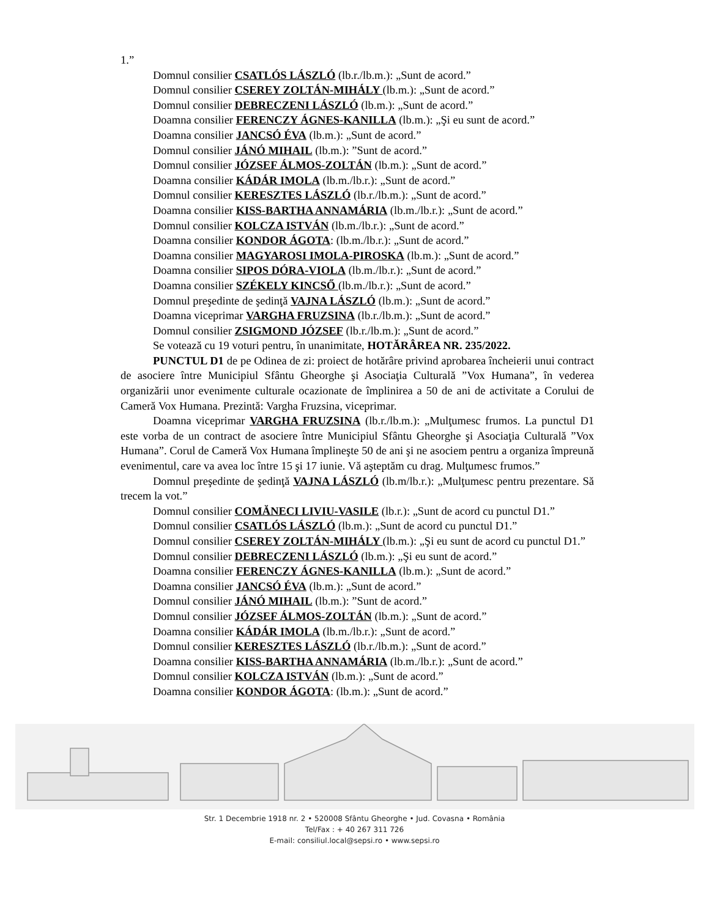1.”
Domnul consilier CSATLÓS LÁSZLÓ (lb.r./lb.m.): „Sunt de acord.”
Domnul consilier CSEREY ZOLTÁN-MIHÁLY (lb.m.): „Sunt de acord.”
Domnul consilier DEBRECZENI LÁSZLÓ (lb.m.): „Sunt de acord.”
Doamna consilier FERENCZY ÁGNES-KANILLA (lb.m.): „Şi eu sunt de acord.”
Doamna consilier JANCSÓ ÉVA (lb.m.): „Sunt de acord.”
Domnul consilier JÁNÓ MIHAIL (lb.m.): ”Sunt de acord.”
Domnul consilier JÓZSEF ÁLMOS-ZOLTÁN (lb.m.): „Sunt de acord.”
Doamna consilier KÁDÁR IMOLA (lb.m./lb.r.): „Sunt de acord.”
Domnul consilier KERESZTES LÁSZLÓ (lb.r./lb.m.): „Sunt de acord.”
Doamna consilier KISS-BARTHA ANNAMÁRIA (lb.m./lb.r.): „Sunt de acord.”
Domnul consilier KOLCZA ISTVÁN (lb.m./lb.r.): „Sunt de acord.”
Doamna consilier KONDOR ÁGOTA: (lb.m./lb.r.): „Sunt de acord.”
Doamna consilier MAGYAROSI IMOLA-PIROSKA (lb.m.): „Sunt de acord.”
Doamna consilier SIPOS DÓRA-VIOLA (lb.m./lb.r.): „Sunt de acord.”
Doamna consilier SZÉKELY KINCSŐ (lb.m./lb.r.): „Sunt de acord.”
Domnul preşedinte de şedinţă VAJNA LÁSZLÓ (lb.m.): „Sunt de acord.”
Doamna viceprimar VARGHA FRUZSINA (lb.r./lb.m.): „Sunt de acord.”
Domnul consilier ZSIGMOND JÓZSEF (lb.r./lb.m.): „Sunt de acord.”
Se votează cu 19 voturi pentru, în unanimitate, HOTĂRÂREA NR. 235/2022.
PUNCTUL D1 de pe Odinea de zi: proiect de hotărâre privind aprobarea încheierii unui contract de asociere între Municipiul Sfântu Gheorghe şi Asociaţia Culturală ”Vox Humana”, în vederea organizării unor evenimente culturale ocazionate de împlinirea a 50 de ani de activitate a Corului de Cameră Vox Humana. Prezintă: Vargha Fruzsina, viceprimar.
Doamna viceprimar VARGHA FRUZSINA (lb.r./lb.m.): „Mulţumesc frumos. La punctul D1 este vorba de un contract de asociere între Municipiul Sfântu Gheorghe şi Asociaţia Culturală ”Vox Humana”. Corul de Cameră Vox Humana împlineşte 50 de ani şi ne asociem pentru a organiza împreună evenimentul, care va avea loc între 15 şi 17 iunie. Vă aşteptăm cu drag. Mulţumesc frumos.”
Domnul preşedinte de şedinţă VAJNA LÁSZLÓ (lb.m/lb.r.): „Mulţumesc pentru prezentare. Să trecem la vot.”
Domnul consilier COMĂNECI LIVIU-VASILE (lb.r.): „Sunt de acord cu punctul D1.”
Domnul consilier CSATLÓS LÁSZLÓ (lb.m.): „Sunt de acord cu punctul D1.”
Domnul consilier CSEREY ZOLTÁN-MIHÁLY (lb.m.): „Şi eu sunt de acord cu punctul D1.”
Domnul consilier DEBRECZENI LÁSZLÓ (lb.m.): „Şi eu sunt de acord.”
Doamna consilier FERENCZY ÁGNES-KANILLA (lb.m.): „Sunt de acord.”
Doamna consilier JANCSÓ ÉVA (lb.m.): „Sunt de acord.”
Domnul consilier JÁNÓ MIHAIL (lb.m.): ”Sunt de acord.”
Domnul consilier JÓZSEF ÁLMOS-ZOLTÁN (lb.m.): „Sunt de acord.”
Doamna consilier KÁDÁR IMOLA (lb.m./lb.r.): „Sunt de acord.”
Domnul consilier KERESZTES LÁSZLÓ (lb.r./lb.m.): „Sunt de acord.”
Doamna consilier KISS-BARTHA ANNAMÁRIA (lb.m./lb.r.): „Sunt de acord.”
Domnul consilier KOLCZA ISTVÁN (lb.m.): „Sunt de acord.”
Doamna consilier KONDOR ÁGOTA: (lb.m.): „Sunt de acord.”
Str. 1 Decembrie 1918 nr. 2 • 520008 Sfântu Gheorghe • Jud. Covasna • România
Tel/Fax : + 40 267 311 726
E-mail: consiliul.local@sepsi.ro • www.sepsi.ro